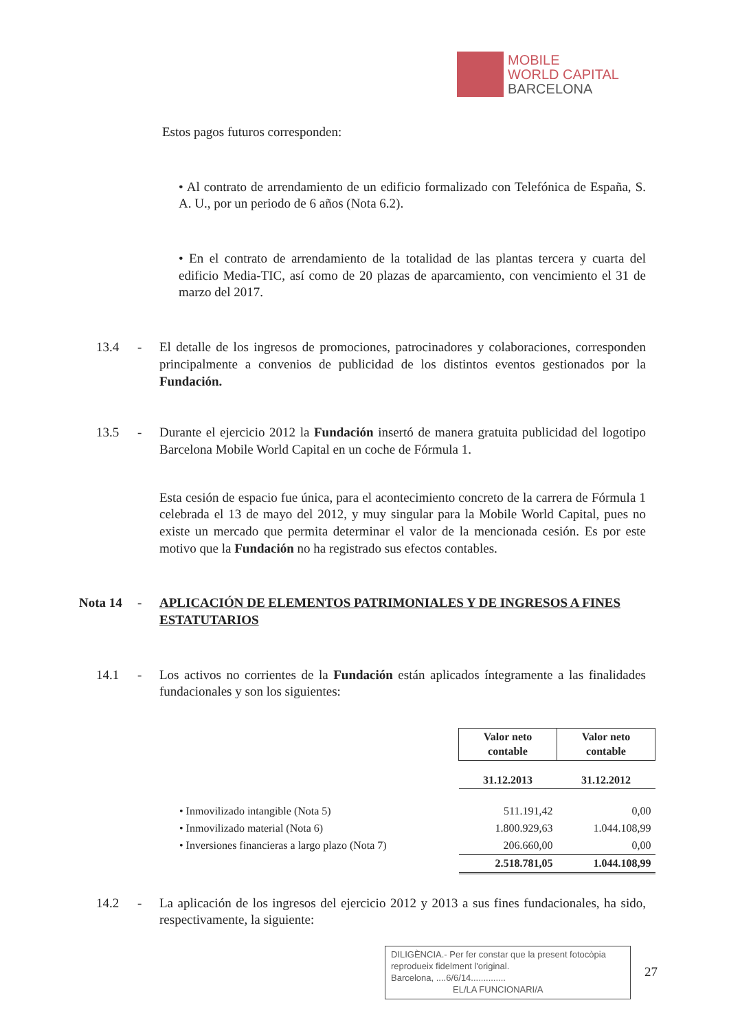MOBILE
WORLD CAPITAL
BARCELONA
Estos pagos futuros corresponden:
• Al contrato de arrendamiento de un edificio formalizado con Telefónica de España, S. A. U., por un periodo de 6 años (Nota 6.2).
• En el contrato de arrendamiento de la totalidad de las plantas tercera y cuarta del edificio Media-TIC, así como de 20 plazas de aparcamiento, con vencimiento el 31 de marzo del 2017.
13.4 - El detalle de los ingresos de promociones, patrocinadores y colaboraciones, corresponden principalmente a convenios de publicidad de los distintos eventos gestionados por la Fundación.
13.5 - Durante el ejercicio 2012 la Fundación insertó de manera gratuita publicidad del logotipo Barcelona Mobile World Capital en un coche de Fórmula 1.
Esta cesión de espacio fue única, para el acontecimiento concreto de la carrera de Fórmula 1 celebrada el 13 de mayo del 2012, y muy singular para la Mobile World Capital, pues no existe un mercado que permita determinar el valor de la mencionada cesión. Es por este motivo que la Fundación no ha registrado sus efectos contables.
Nota 14 - APLICACIÓN DE ELEMENTOS PATRIMONIALES Y DE INGRESOS A FINES ESTATUTARIOS
14.1 - Los activos no corrientes de la Fundación están aplicados íntegramente a las finalidades fundacionales y son los siguientes:
| | Valor neto contable | Valor neto contable |
| --- | --- | --- |
| | 31.12.2013 | 31.12.2012 |
| • Inmovilizado intangible (Nota 5) | 511.191,42 | 0,00 |
| • Inmovilizado material (Nota 6) | 1.800.929,63 | 1.044.108,99 |
| • Inversiones financieras a largo plazo (Nota 7) | 206.660,00 | 0,00 |
| | 2.518.781,05 | 1.044.108,99 |
14.2 - La aplicación de los ingresos del ejercicio 2012 y 2013 a sus fines fundacionales, ha sido, respectivamente, la siguiente:
DILIGÈNCIA.- Per fer constar que la present fotocòpia reprodueix fidelment l'original.
Barcelona, ....6/6/14..............
EL/LA FUNCIONARI/A
27